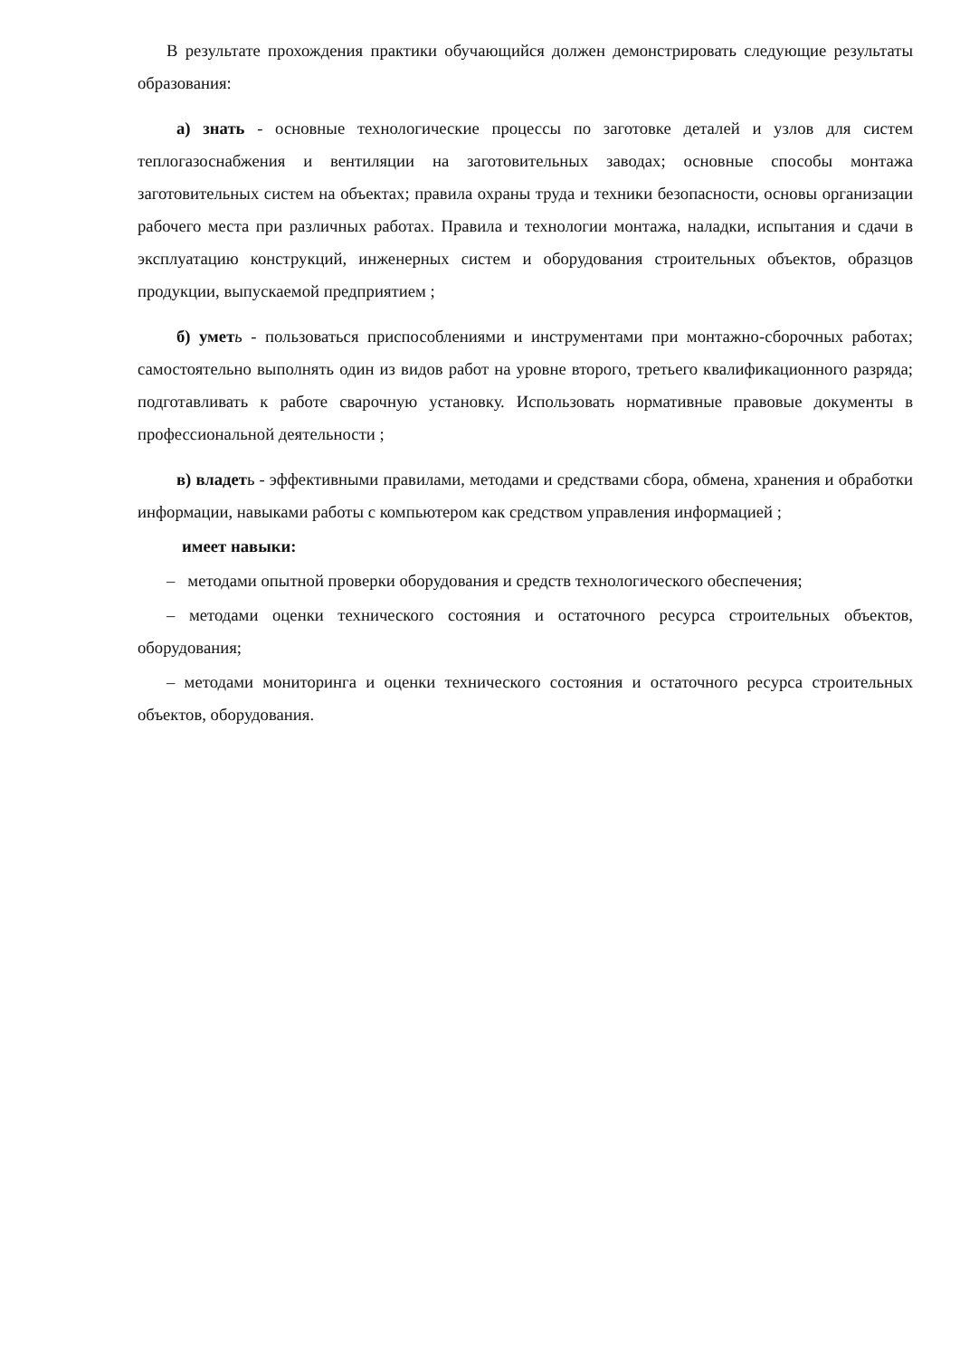В результате прохождения практики обучающийся должен демонстрировать следующие результаты образования:
а) знать - основные технологические процессы по заготовке деталей и узлов для систем теплогазоснабжения и вентиляции на заготовительных заводах; основные способы монтажа заготовительных систем на объектах; правила охраны труда и техники безопасности, основы организации рабочего места при различных работах. Правила и технологии монтажа, наладки, испытания и сдачи в эксплуатацию конструкций, инженерных систем и оборудования строительных объектов, образцов продукции, выпускаемой предприятием ;
б) умет ь - пользоваться приспособлениями и инструментами при монтажно-сборочных работах; самостоятельно выполнять один из видов работ на уровне второго, третьего квалификационного разряда; подготавливать к работе сварочную установку. Использовать нормативные правовые документы в профессиональной деятельности ;
в) владеть - эффективными правилами, методами и средствами сбора, обмена, хранения и обработки информации, навыками работы с компьютером как средством управления информацией ;
имеет навыки:
– методами опытной проверки оборудования и средств технологического обеспечения;
– методами оценки технического состояния и остаточного ресурса строительных объектов, оборудования;
– методами мониторинга и оценки технического состояния и остаточного ресурса строительных объектов, оборудования.